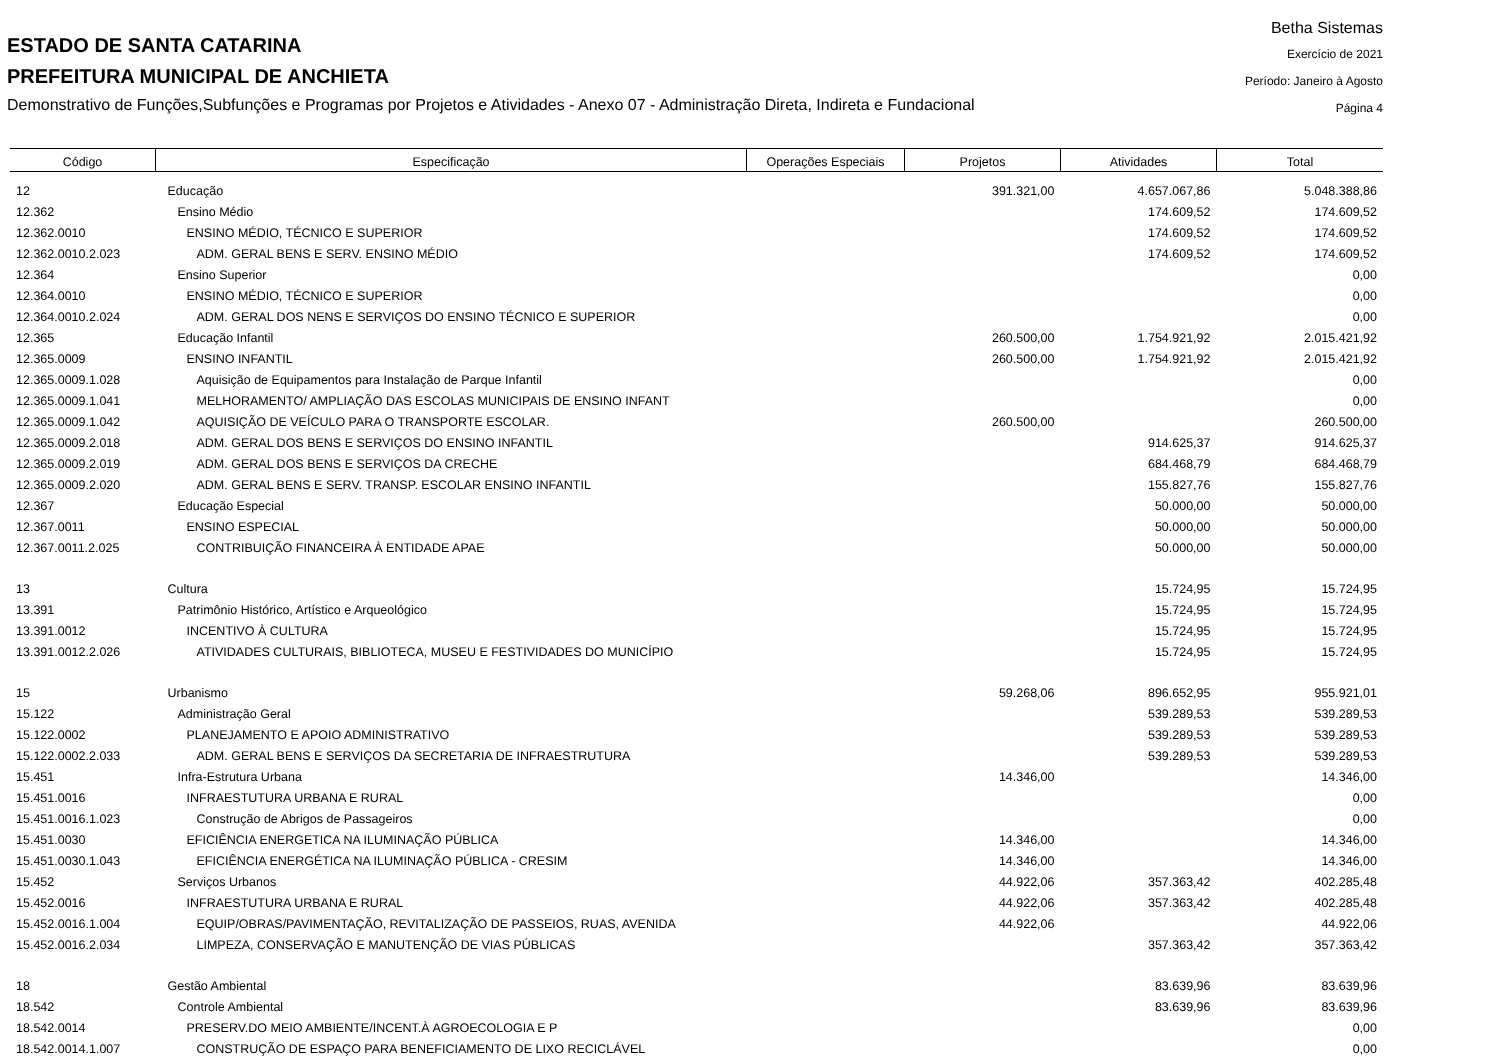ESTADO DE SANTA CATARINA
PREFEITURA MUNICIPAL DE ANCHIETA
Demonstrativo de Funções,Subfunções e Programas por Projetos e Atividades - Anexo 07 - Administração Direta, Indireta e Fundacional
Betha Sistemas
Exercício de 2021
Período: Janeiro à Agosto
Página 4
| Código | Especificação | Operações Especiais | Projetos | Atividades | Total |
| --- | --- | --- | --- | --- | --- |
| 12 | Educação | | 391.321,00 | 4.657.067,86 | 5.048.388,86 |
| 12.362 | Ensino Médio | | | 174.609,52 | 174.609,52 |
| 12.362.0010 | ENSINO MÉDIO, TÉCNICO E SUPERIOR | | | 174.609,52 | 174.609,52 |
| 12.362.0010.2.023 | ADM. GERAL BENS E SERV. ENSINO MÉDIO | | | 174.609,52 | 174.609,52 |
| 12.364 | Ensino Superior | | | | 0,00 |
| 12.364.0010 | ENSINO MÉDIO, TÉCNICO E SUPERIOR | | | | 0,00 |
| 12.364.0010.2.024 | ADM. GERAL DOS NENS E SERVIÇOS DO ENSINO TÉCNICO E SUPERIOR | | | | 0,00 |
| 12.365 | Educação Infantil | | 260.500,00 | 1.754.921,92 | 2.015.421,92 |
| 12.365.0009 | ENSINO INFANTIL | | 260.500,00 | 1.754.921,92 | 2.015.421,92 |
| 12.365.0009.1.028 | Aquisição de Equipamentos para Instalação de Parque Infantil | | | | 0,00 |
| 12.365.0009.1.041 | MELHORAMENTO/ AMPLIAÇÃO DAS ESCOLAS MUNICIPAIS DE ENSINO INFANT | | | | 0,00 |
| 12.365.0009.1.042 | AQUISIÇÃO DE VEÍCULO PARA O TRANSPORTE ESCOLAR. | | 260.500,00 | | 260.500,00 |
| 12.365.0009.2.018 | ADM. GERAL DOS BENS E SERVIÇOS DO ENSINO INFANTIL | | | 914.625,37 | 914.625,37 |
| 12.365.0009.2.019 | ADM. GERAL DOS BENS E SERVIÇOS DA CRECHE | | | 684.468,79 | 684.468,79 |
| 12.365.0009.2.020 | ADM. GERAL BENS E SERV. TRANSP. ESCOLAR ENSINO INFANTIL | | | 155.827,76 | 155.827,76 |
| 12.367 | Educação Especial | | | 50.000,00 | 50.000,00 |
| 12.367.0011 | ENSINO ESPECIAL | | | 50.000,00 | 50.000,00 |
| 12.367.0011.2.025 | CONTRIBUIÇÃO FINANCEIRA À ENTIDADE APAE | | | 50.000,00 | 50.000,00 |
| 13 | Cultura | | | 15.724,95 | 15.724,95 |
| 13.391 | Patrimônio Histórico, Artístico e Arqueológico | | | 15.724,95 | 15.724,95 |
| 13.391.0012 | INCENTIVO À CULTURA | | | 15.724,95 | 15.724,95 |
| 13.391.0012.2.026 | ATIVIDADES CULTURAIS, BIBLIOTECA, MUSEU E FESTIVIDADES DO MUNICÍPIO | | | 15.724,95 | 15.724,95 |
| 15 | Urbanismo | | 59.268,06 | 896.652,95 | 955.921,01 |
| 15.122 | Administração Geral | | | 539.289,53 | 539.289,53 |
| 15.122.0002 | PLANEJAMENTO E APOIO ADMINISTRATIVO | | | 539.289,53 | 539.289,53 |
| 15.122.0002.2.033 | ADM. GERAL BENS E SERVIÇOS DA SECRETARIA DE INFRAESTRUTURA | | | 539.289,53 | 539.289,53 |
| 15.451 | Infra-Estrutura Urbana | | 14.346,00 | | 14.346,00 |
| 15.451.0016 | INFRAESTUTURA URBANA E RURAL | | | | 0,00 |
| 15.451.0016.1.023 | Construção de Abrigos de Passageiros | | | | 0,00 |
| 15.451.0030 | EFICIÊNCIA ENERGETICA NA ILUMINAÇÃO PÚBLICA | | 14.346,00 | | 14.346,00 |
| 15.451.0030.1.043 | EFICIÊNCIA ENERGÉTICA NA ILUMINAÇÃO PÚBLICA - CRESIM | | 14.346,00 | | 14.346,00 |
| 15.452 | Serviços Urbanos | | 44.922,06 | 357.363,42 | 402.285,48 |
| 15.452.0016 | INFRAESTUTURA URBANA E RURAL | | 44.922,06 | 357.363,42 | 402.285,48 |
| 15.452.0016.1.004 | EQUIP/OBRAS/PAVIMENTAÇÃO, REVITALIZAÇÃO DE PASSEIOS, RUAS, AVENIDA | | 44.922,06 | | 44.922,06 |
| 15.452.0016.2.034 | LIMPEZA, CONSERVAÇÃO E MANUTENÇÃO DE VIAS PÚBLICAS | | | 357.363,42 | 357.363,42 |
| 18 | Gestão Ambiental | | | 83.639,96 | 83.639,96 |
| 18.542 | Controle Ambiental | | | 83.639,96 | 83.639,96 |
| 18.542.0014 | PRESERV.DO MEIO AMBIENTE/INCENT.À AGROECOLOGIA E P | | | | 0,00 |
| 18.542.0014.1.007 | CONSTRUÇÃO DE ESPAÇO PARA BENEFICIAMENTO DE LIXO RECICLÁVEL | | | | 0,00 |